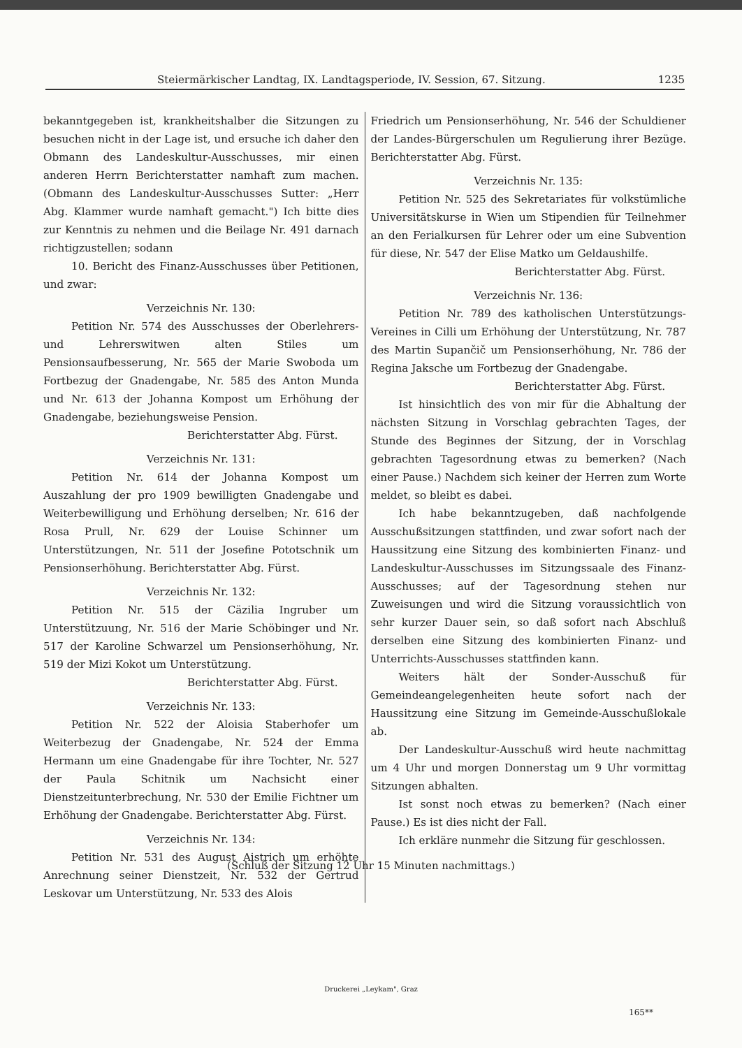Steiermärkischer Landtag, IX. Landtagsperiode, IV. Session, 67. Sitzung. 1235
bekanntgegeben ist, krankheitshalber die Sitzungen zu besuchen nicht in der Lage ist, und ersuche ich daher den Obmann des Landeskultur-Ausschusses, mir einen anderen Herrn Berichterstatter namhaft zum machen. (Obmann des Landeskultur-Ausschusses Sutter: „Herr Abg. Klammer wurde namhaft gemacht.") Ich bitte dies zur Kenntnis zu nehmen und die Beilage Nr. 491 darnach richtigzustellen; sodann
10. Bericht des Finanz-Ausschusses über Petitionen, und zwar:
Verzeichnis Nr. 130:
Petition Nr. 574 des Ausschusses der Oberlehrers- und Lehrerswitwen alten Stiles um Pensionsaufbesserung, Nr. 565 der Marie Swoboda um Fortbezug der Gnadengabe, Nr. 585 des Anton Munda und Nr. 613 der Johanna Kompost um Erhöhung der Gnadengabe, beziehungsweise Pension.
Berichterstatter Abg. Fürst.
Verzeichnis Nr. 131:
Petition Nr. 614 der Johanna Kompost um Auszahlung der pro 1909 bewilligten Gnadengabe und Weiterbewilligung und Erhöhung derselben; Nr. 616 der Rosa Prull, Nr. 629 der Louise Schinner um Unterstützungen, Nr. 511 der Josefine Pototschnik um Pensionserhöhung. Berichterstatter Abg. Fürst.
Verzeichnis Nr. 132:
Petition Nr. 515 der Cäzilia Ingruber um Unterstützuung, Nr. 516 der Marie Schöbinger und Nr. 517 der Karoline Schwarzel um Pensionserhöhung, Nr. 519 der Mizi Kokot um Unterstützung.
Berichterstatter Abg. Fürst.
Verzeichnis Nr. 133:
Petition Nr. 522 der Aloisia Staberhofer um Weiterbezug der Gnadengabe, Nr. 524 der Emma Hermann um eine Gnadengabe für ihre Tochter, Nr. 527 der Paula Schitnik um Nachsicht einer Dienstzeitunterbrechung, Nr. 530 der Emilie Fichtner um Erhöhung der Gnadengabe. Berichterstatter Abg. Fürst.
Verzeichnis Nr. 134:
Petition Nr. 531 des August Aistrich um erhöhte Anrechnung seiner Dienstzeit, Nr. 532 der Gertrud Leskovar um Unterstützung, Nr. 533 des Alois
Friedrich um Pensionserhöhung, Nr. 546 der Schuldiener der Landes-Bürgerschulen um Regulierung ihrer Bezüge. Berichterstatter Abg. Fürst.
Verzeichnis Nr. 135:
Petition Nr. 525 des Sekretariates für volkstümliche Universitätskurse in Wien um Stipendien für Teilnehmer an den Ferialkursen für Lehrer oder um eine Subvention für diese, Nr. 547 der Elise Matko um Geldaushilfe.
Berichterstatter Abg. Fürst.
Verzeichnis Nr. 136:
Petition Nr. 789 des katholischen Unterstützungs-Vereines in Cilli um Erhöhung der Unterstützung, Nr. 787 des Martin Supančič um Pensionserhöhung, Nr. 786 der Regina Jaksche um Fortbezug der Gnadengabe.
Berichterstatter Abg. Fürst.
Ist hinsichtlich des von mir für die Abhaltung der nächsten Sitzung in Vorschlag gebrachten Tages, der Stunde des Beginnes der Sitzung, der in Vorschlag gebrachten Tagesordnung etwas zu bemerken? (Nach einer Pause.) Nachdem sich keiner der Herren zum Worte meldet, so bleibt es dabei.
Ich habe bekanntzugeben, daß nachfolgende Ausschußsitzungen stattfinden, und zwar sofort nach der Haussitzung eine Sitzung des kombinierten Finanz- und Landeskultur-Ausschusses im Sitzungssaale des Finanz-Ausschusses; auf der Tagesordnung stehen nur Zuweisungen und wird die Sitzung voraussichtlich von sehr kurzer Dauer sein, so daß sofort nach Abschluß derselben eine Sitzung des kombinierten Finanz- und Unterrichts-Ausschusses stattfinden kann.
Weiters hält der Sonder-Ausschuß für Gemeindeangelegenheiten heute sofort nach der Haussitzung eine Sitzung im Gemeinde-Ausschußlokale ab.
Der Landeskultur-Ausschuß wird heute nachmittag um 4 Uhr und morgen Donnerstag um 9 Uhr vormittag Sitzungen abhalten.
Ist sonst noch etwas zu bemerken? (Nach einer Pause.) Es ist dies nicht der Fall.
Ich erkläre nunmehr die Sitzung für geschlossen.
(Schluß der Sitzung 12 Uhr 15 Minuten nachmittags.)
Druckerei „Leykam", Graz
165**